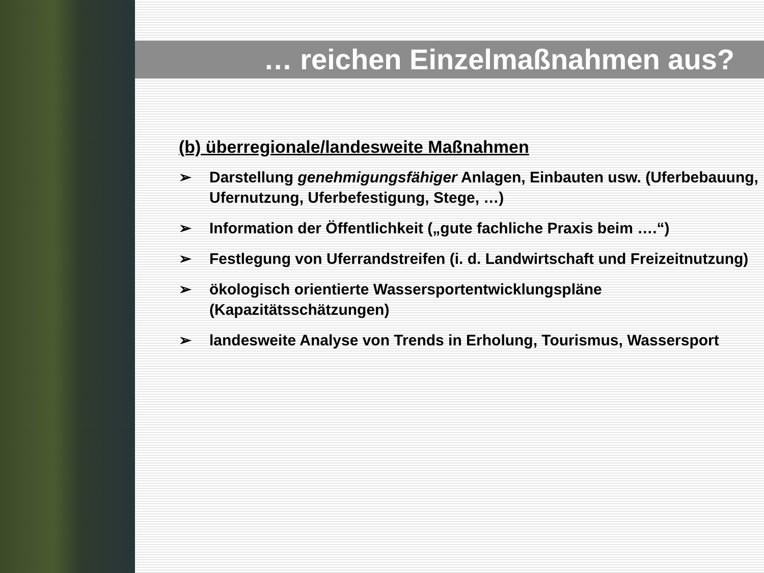… reichen Einzelmaßnahmen aus?
(b) überregionale/landesweite Maßnahmen
➢ Darstellung genehmigungsfähiger Anlagen, Einbauten usw. (Uferbebauung, Ufernutzung, Uferbefestigung, Stege, …)
➢ Information der Öffentlichkeit („gute fachliche Praxis beim ….“)
➢ Festlegung von Uferrandstreifen (i. d. Landwirtschaft und Freizeitnutzung)
➢ ökologisch orientierte Wassersportentwicklungspläne (Kapazitätsschätzungen)
➢ landesweite Analyse von Trends in Erholung, Tourismus, Wassersport